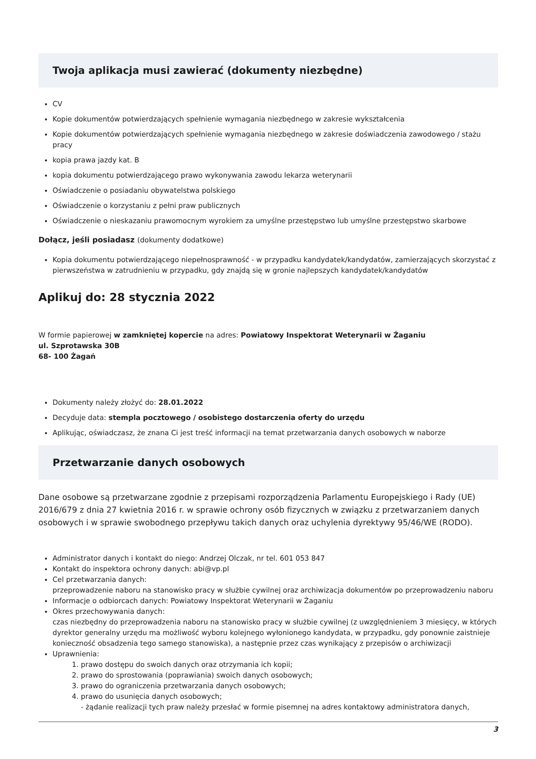Twoja aplikacja musi zawierać (dokumenty niezbędne)
CV
Kopie dokumentów potwierdzających spełnienie wymagania niezbędnego w zakresie wykształcenia
Kopie dokumentów potwierdzających spełnienie wymagania niezbędnego w zakresie doświadczenia zawodowego / stażu pracy
kopia prawa jazdy kat. B
kopia dokumentu potwierdzającego prawo wykonywania zawodu lekarza weterynarii
Oświadczenie o posiadaniu obywatelstwa polskiego
Oświadczenie o korzystaniu z pełni praw publicznych
Oświadczenie o nieskazaniu prawomocnym wyrokiem za umyślne przestępstwo lub umyślne przestępstwo skarbowe
Dołącz, jeśli posiadasz (dokumenty dodatkowe)
Kopia dokumentu potwierdzającego niepełnosprawność - w przypadku kandydatek/kandydatów, zamierzających skorzystać z pierwszeństwa w zatrudnieniu w przypadku, gdy znajdą się w gronie najlepszych kandydatek/kandydatów
Aplikuj do: 28 stycznia 2022
W formie papierowej w zamkniętej kopercie na adres: Powiatowy Inspektorat Weterynarii w Żaganiu
ul. Szprotawska 30B
68- 100 Żagań
Dokumenty należy złożyć do: 28.01.2022
Decyduje data: stempla pocztowego / osobistego dostarczenia oferty do urzędu
Aplikując, oświadczasz, że znana Ci jest treść informacji na temat przetwarzania danych osobowych w naborze
Przetwarzanie danych osobowych
Dane osobowe są przetwarzane zgodnie z przepisami rozporządzenia Parlamentu Europejskiego i Rady (UE) 2016/679 z dnia 27 kwietnia 2016 r. w sprawie ochrony osób fizycznych w związku z przetwarzaniem danych osobowych i w sprawie swobodnego przepływu takich danych oraz uchylenia dyrektywy 95/46/WE (RODO).
Administrator danych i kontakt do niego: Andrzej Olczak, nr tel. 601 053 847
Kontakt do inspektora ochrony danych: abi@vp.pl
Cel przetwarzania danych:
przeprowadzenie naboru na stanowisko pracy w służbie cywilnej oraz archiwizacja dokumentów po przeprowadzeniu naboru
Informacje o odbiorcach danych: Powiatowy Inspektorat Weterynarii w Żaganiu
Okres przechowywania danych:
czas niezbędny do przeprowadzenia naboru na stanowisko pracy w służbie cywilnej (z uwzględnieniem 3 miesięcy, w których dyrektor generalny urzędu ma możliwość wyboru kolejnego wyłonionego kandydata, w przypadku, gdy ponownie zaistnieje konieczność obsadzenia tego samego stanowiska), a następnie przez czas wynikający z przepisów o archiwizacji
Uprawnienia:
1. prawo dostępu do swoich danych oraz otrzymania ich kopii;
2. prawo do sprostowania (poprawiania) swoich danych osobowych;
3. prawo do ograniczenia przetwarzania danych osobowych;
4. prawo do usunięcia danych osobowych;
- żądanie realizacji tych praw należy przesłać w formie pisemnej na adres kontaktowy administratora danych,
3